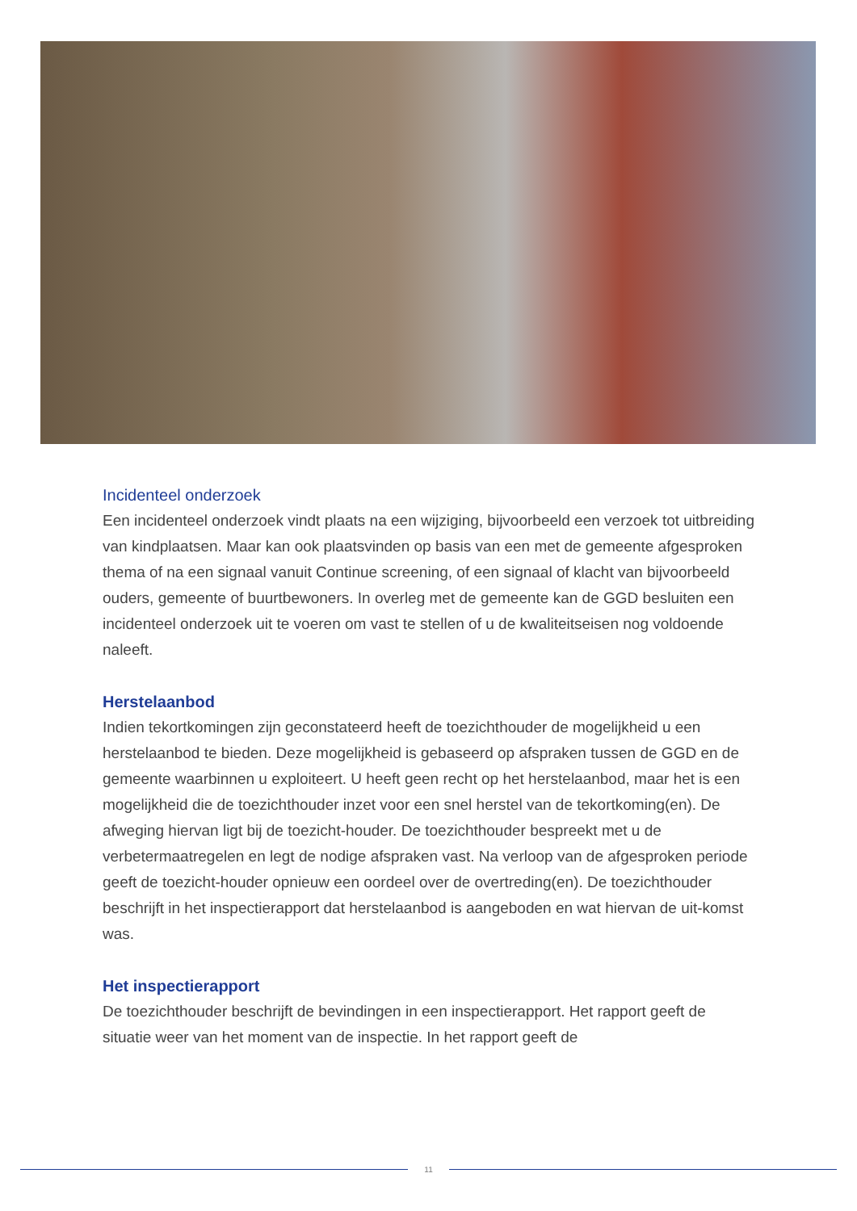Incidenteel onderzoek
Een incidenteel onderzoek vindt plaats na een wijziging, bijvoorbeeld een verzoek tot uitbreiding van kindplaatsen. Maar kan ook plaatsvinden op basis van een met de gemeente afgesproken thema of na een signaal vanuit Continue screening, of een signaal of klacht van bijvoorbeeld ouders, gemeente of buurtbewoners. In overleg met de gemeente kan de GGD besluiten een incidenteel onderzoek uit te voeren om vast te stellen of u de kwaliteitseisen nog voldoende naleeft.
Herstelaanbod
Indien tekortkomingen zijn geconstateerd heeft de toezichthouder de mogelijkheid u een herstelaanbod te bieden. Deze mogelijkheid is gebaseerd op afspraken tussen de GGD en de gemeente waarbinnen u exploiteert. U heeft geen recht op het herstelaanbod, maar het is een mogelijkheid die de toezichthouder inzet voor een snel herstel van de tekortkoming(en). De afweging hiervan ligt bij de toezicht-houder. De toezichthouder bespreekt met u de verbetermaatregelen en legt de nodige afspraken vast. Na verloop van de afgesproken periode geeft de toezicht-houder opnieuw een oordeel over de overtreding(en). De toezichthouder beschrijft in het inspectierapport dat herstelaanbod is aangeboden en wat hiervan de uit-komst was.
Het inspectierapport
De toezichthouder beschrijft de bevindingen in een inspectierapport. Het rapport geeft de situatie weer van het moment van de inspectie. In het rapport geeft de
11